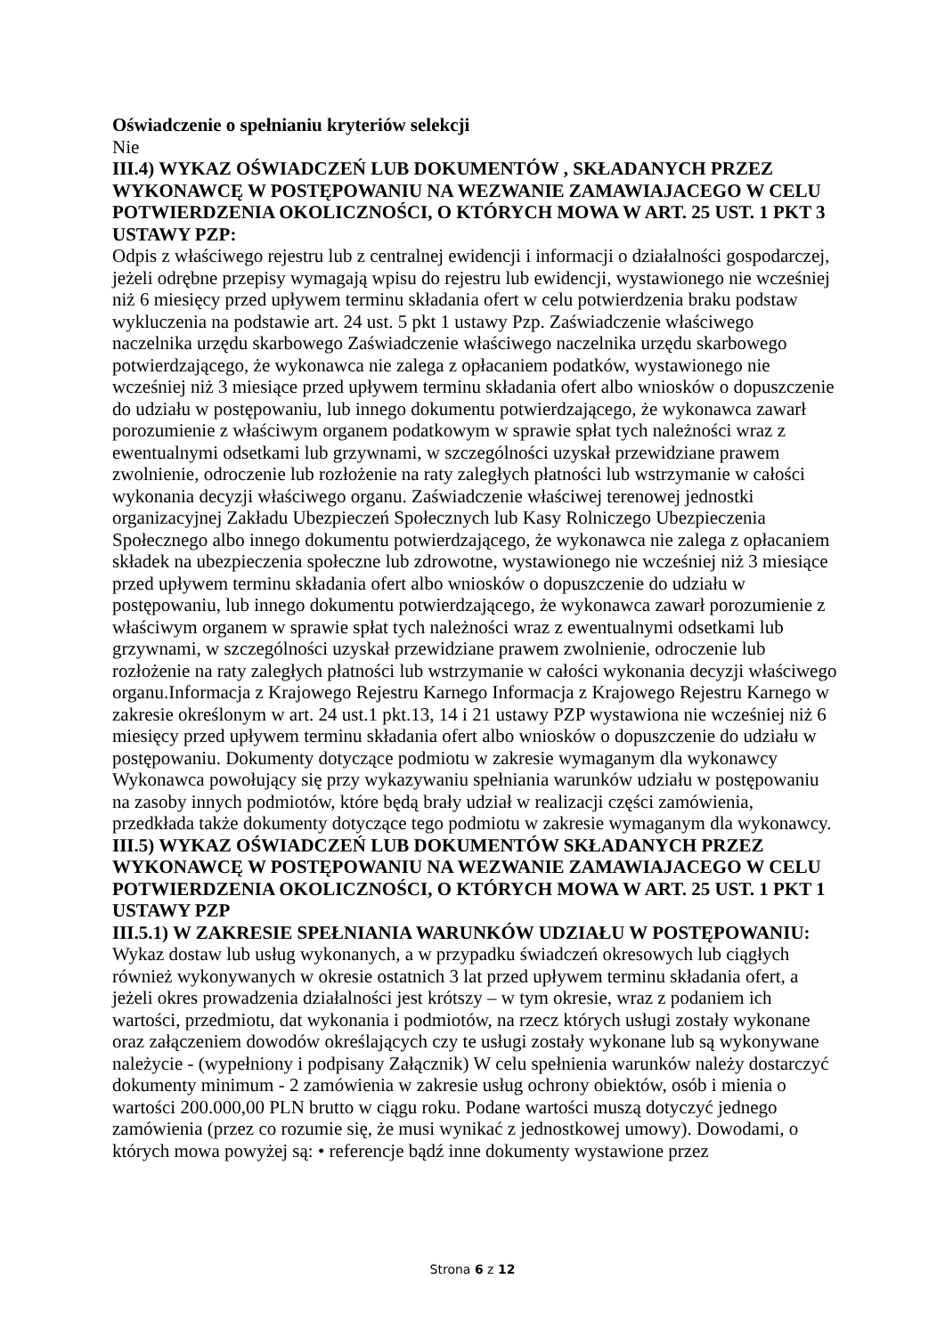Oświadczenie o spełnianiu kryteriów selekcji
Nie
III.4) WYKAZ OŚWIADCZEŃ LUB DOKUMENTÓW , SKŁADANYCH PRZEZ WYKONAWCĘ W POSTĘPOWANIU NA WEZWANIE ZAMAWIAJACEGO W CELU POTWIERDZENIA OKOLICZNOŚCI, O KTÓRYCH MOWA W ART. 25 UST. 1 PKT 3 USTAWY PZP:
Odpis z właściwego rejestru lub z centralnej ewidencji i informacji o działalności gospodarczej, jeżeli odrębne przepisy wymagają wpisu do rejestru lub ewidencji, wystawionego nie wcześniej niż 6 miesięcy przed upływem terminu składania ofert w celu potwierdzenia braku podstaw wykluczenia na podstawie art. 24 ust. 5 pkt 1 ustawy Pzp. Zaświadczenie właściwego naczelnika urzędu skarbowego Zaświadczenie właściwego naczelnika urzędu skarbowego potwierdzającego, że wykonawca nie zalega z opłacaniem podatków, wystawionego nie wcześniej niż 3 miesiące przed upływem terminu składania ofert albo wniosków o dopuszczenie do udziału w postępowaniu, lub innego dokumentu potwierdzającego, że wykonawca zawarł porozumienie z właściwym organem podatkowym w sprawie spłat tych należności wraz z ewentualnymi odsetkami lub grzywnami, w szczególności uzyskał przewidziane prawem zwolnienie, odroczenie lub rozłożenie na raty zaległych płatności lub wstrzymanie w całości wykonania decyzji właściwego organu. Zaświadczenie właściwej terenowej jednostki organizacyjnej Zakładu Ubezpieczeń Społecznych lub Kasy Rolniczego Ubezpieczenia Społecznego albo innego dokumentu potwierdzającego, że wykonawca nie zalega z opłacaniem składek na ubezpieczenia społeczne lub zdrowotne, wystawionego nie wcześniej niż 3 miesiące przed upływem terminu składania ofert albo wniosków o dopuszczenie do udziału w postępowaniu, lub innego dokumentu potwierdzającego, że wykonawca zawarł porozumienie z właściwym organem w sprawie spłat tych należności wraz z ewentualnymi odsetkami lub grzywnami, w szczególności uzyskał przewidziane prawem zwolnienie, odroczenie lub rozłożenie na raty zaległych płatności lub wstrzymanie w całości wykonania decyzji właściwego organu.Informacja z Krajowego Rejestru Karnego Informacja z Krajowego Rejestru Karnego w zakresie określonym w art. 24 ust.1 pkt.13, 14 i 21 ustawy PZP wystawiona nie wcześniej niż 6 miesięcy przed upływem terminu składania ofert albo wniosków o dopuszczenie do udziału w postępowaniu. Dokumenty dotyczące podmiotu w zakresie wymaganym dla wykonawcy Wykonawca powołujący się przy wykazywaniu spełniania warunków udziału w postępowaniu na zasoby innych podmiotów, które będą brały udział w realizacji części zamówienia, przedkłada także dokumenty dotyczące tego podmiotu w zakresie wymaganym dla wykonawcy.
III.5) WYKAZ OŚWIADCZEŃ LUB DOKUMENTÓW SKŁADANYCH PRZEZ WYKONAWCĘ W POSTĘPOWANIU NA WEZWANIE ZAMAWIAJACEGO W CELU POTWIERDZENIA OKOLICZNOŚCI, O KTÓRYCH MOWA W ART. 25 UST. 1 PKT 1 USTAWY PZP
III.5.1) W ZAKRESIE SPEŁNIANIA WARUNKÓW UDZIAŁU W POSTĘPOWANIU:
Wykaz dostaw lub usług wykonanych, a w przypadku świadczeń okresowych lub ciągłych również wykonywanych w okresie ostatnich 3 lat przed upływem terminu składania ofert, a jeżeli okres prowadzenia działalności jest krótszy – w tym okresie, wraz z podaniem ich wartości, przedmiotu, dat wykonania i podmiotów, na rzecz których usługi zostały wykonane oraz załączeniem dowodów określających czy te usługi zostały wykonane lub są wykonywane należycie - (wypełniony i podpisany Załącznik) W celu spełnienia warunków należy dostarczyć dokumenty minimum - 2 zamówienia w zakresie usług ochrony obiektów, osób i mienia o wartości 200.000,00 PLN brutto w ciągu roku. Podane wartości muszą dotyczyć jednego zamówienia (przez co rozumie się, że musi wynikać z jednostkowej umowy). Dowodami, o których mowa powyżej są: • referencje bądź inne dokumenty wystawione przez
Strona 6 z 12